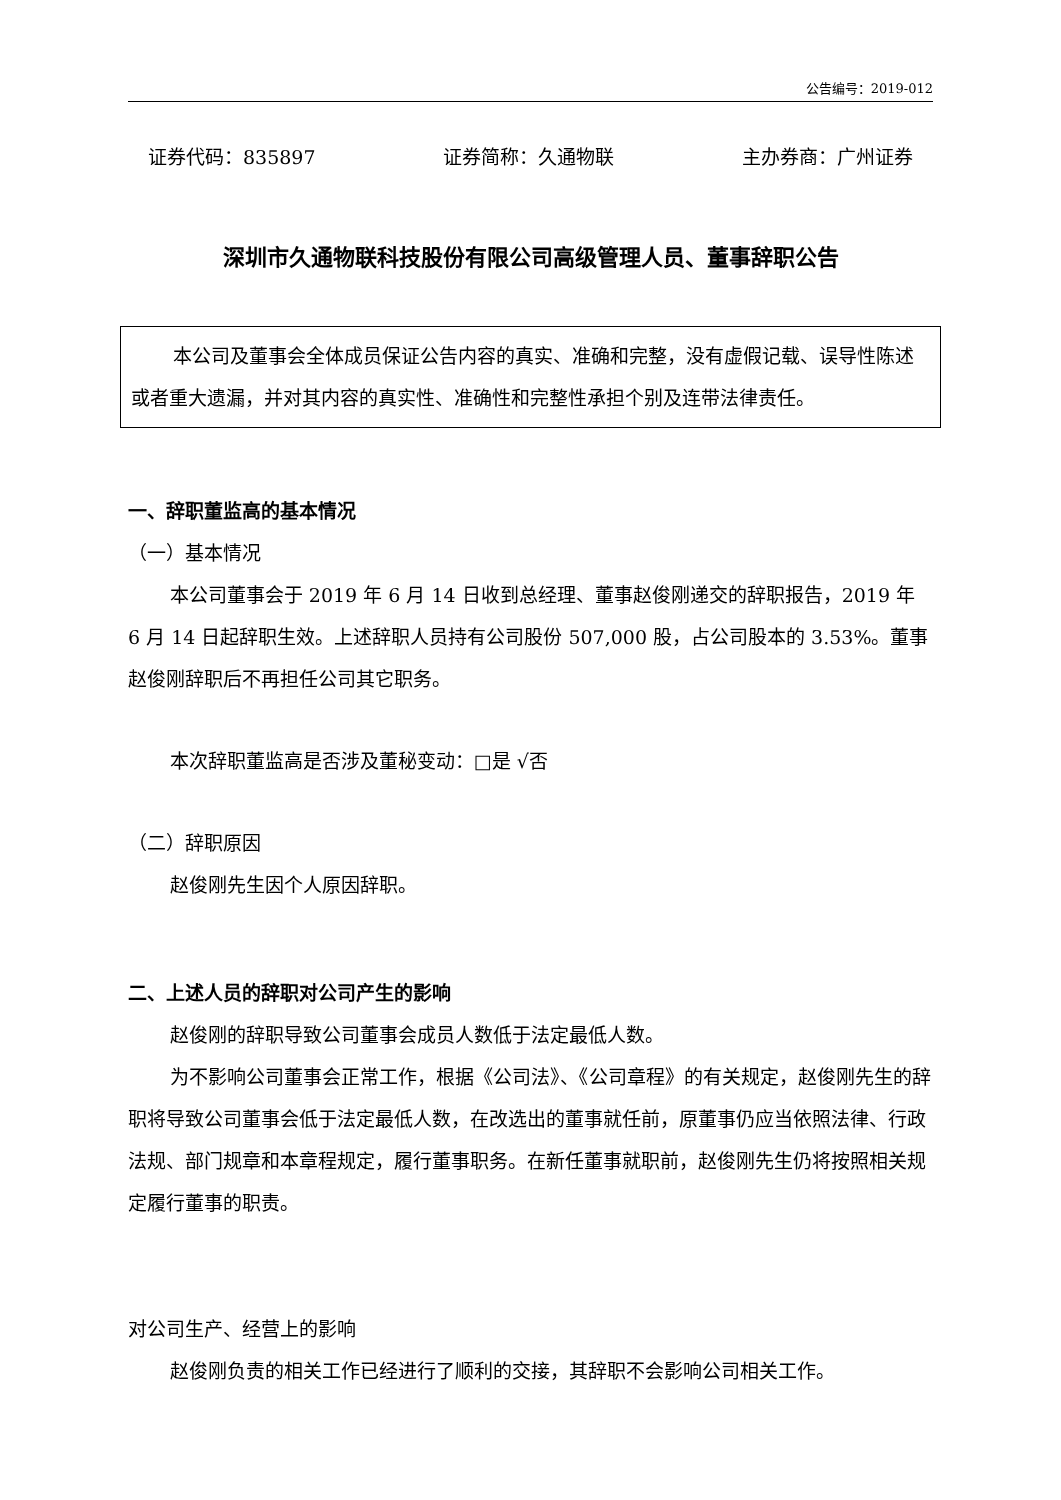公告编号：2019-012
证券代码：835897 证券简称：久通物联 主办券商：广州证券
深圳市久通物联科技股份有限公司高级管理人员、董事辞职公告
本公司及董事会全体成员保证公告内容的真实、准确和完整，没有虚假记载、误导性陈述或者重大遗漏，并对其内容的真实性、准确性和完整性承担个别及连带法律责任。
一、辞职董监高的基本情况
（一）基本情况
本公司董事会于 2019 年 6 月 14 日收到总经理、董事赵俊刚递交的辞职报告，2019 年 6 月 14 日起辞职生效。上述辞职人员持有公司股份 507,000 股，占公司股本的 3.53%。董事赵俊刚辞职后不再担任公司其它职务。
本次辞职董监高是否涉及董秘变动：□是 √否
（二）辞职原因
赵俊刚先生因个人原因辞职。
二、上述人员的辞职对公司产生的影响
赵俊刚的辞职导致公司董事会成员人数低于法定最低人数。
为不影响公司董事会正常工作，根据《公司法》、《公司章程》的有关规定，赵俊刚先生的辞职将导致公司董事会低于法定最低人数，在改选出的董事就任前，原董事仍应当依照法律、行政法规、部门规章和本章程规定，履行董事职务。在新任董事就职前，赵俊刚先生仍将按照相关规定履行董事的职责。
对公司生产、经营上的影响
赵俊刚负责的相关工作已经进行了顺利的交接，其辞职不会影响公司相关工作。